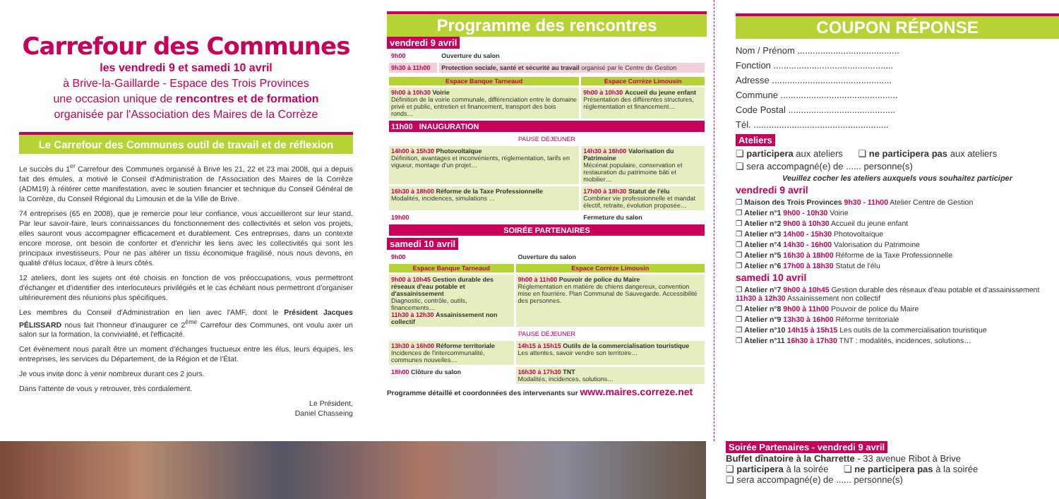Carrefour des Communes
les vendredi 9 et samedi 10 avril
à Brive-la-Gaillarde - Espace des Trois Provinces
une occasion unique de rencontres et de formation
organisée par l'Association des Maires de la Corrèze
Le Carrefour des Communes outil de travail et de réflexion
Le succès du 1<sup>er</sup> Carrefour des Communes organisé à Brive les 21, 22 et 23 mai 2008, qui a depuis fait des émules, a motivé le Conseil d'Administration de l'Association des Maires de la Corrèze (ADM19) à réitérer cette manifestation, avec le soutien financier et technique du Conseil Général de la Corrèze, du Conseil Régional du Limousin et de la Ville de Brive.
74 entreprises (65 en 2008), que je remercie pour leur confiance, vous accueilleront sur leur stand. Par leur savoir-faire, leurs connaissances du fonctionnement des collectivités et selon vos projets, elles sauront vous accompagner efficacement et durablement. Ces entreprises, dans un contexte encore morose, ont besoin de conforter et d'enrichir les liens avec les collectivités qui sont les principaux investisseurs. Pour ne pas altérer un tissu économique fragilisé, nous nous devons, en qualité d'élus locaux, d'être à leurs côtés.
12 ateliers, dont les sujets ont été choisis en fonction de vos préoccupations, vous permettront d'échanger et d'identifier des interlocuteurs privilégiés et le cas échéant nous permettront d'organiser ultérieurement des réunions plus spécifiques.
Les membres du Conseil d'Administration en lien avec l'AMF, dont le Président Jacques PÉLISSARD nous fait l'honneur d'inaugurer ce 2<sup>ème</sup> Carrefour des Communes, ont voulu axer un salon sur la formation, la convivialité, et l'efficacité.
Cet évènement nous paraît être un moment d'échanges fructueux entre les élus, leurs équipes, les entreprises, les services du Département, de la Région et de l'État.
Je vous invite donc à venir nombreux durant ces 2 jours.
Dans l'attente de vous y retrouver, très cordialement.
Le Président,
Daniel Chasseing
Programme des rencontres
vendredi 9 avril
| 9h00 | Ouverture du salon |
| 9h30 à 11h00 | Protection sociale, santé et sécurité au travail organisé par le Centre de Gestion |
| Espace Banque Tarneaud | Espace Corrèze Limousin |
| --- | --- |
| 9h00 à 10h30 Voirie Définition de la voirie communale, différenciation entre le domaine privé et public, entretien et financement, transport des bois ronds… | 9h00 à 10h30 Accueil du jeune enfant Présentation des différentes structures, réglementation et financement… |
| 11h00 INAUGURATION | |
| PAUSE DÉJEUNER | |
| 14h00 à 15h30 Photovoltaïque Définition, avantages et inconvénients, réglementation, tarifs en vigueur, montage d'un projet… | 14h30 à 16h00 Valorisation du Patrimoine Mécénat populaire, conservation et restauration du patrimoine bâti et mobilier… |
| 16h30 à 18h00 Réforme de la Taxe Professionnelle Modalités, incidences, simulations … | 17h00 à 18h30 Statut de l'élu Combiner vie professionnelle et mandat électif, retraite, évolution proposée… |
| 19h00 | Fermeture du salon |
| SOIRÉE PARTENAIRES | |
samedi 10 avril
| 9h00 | Ouverture du salon |
| Espace Banque Tarneaud | Espace Corrèze Limousin |
| 9h00 à 10h45 Gestion durable des réseaux d'eau potable et d'assainissement Diagnostic, contrôle, outils, financements… 11h30 à 12h30 Assainissement non collectif | 9h00 à 11h00 Pouvoir de police du Maire Réglementation en matière de chiens dangereux, convention mise en fourrière. Plan Communal de Sauvegarde. Accessibilité des personnes. |
| PAUSE DÉJEUNER | |
| 13h30 à 16h00 Réforme territoriale Incidences de l'intercommunalité, communes nouvelles… | 14h15 à 15h15 Outils de la commercialisation touristique Les attentes, savoir vendre son territoire… |
| 18h00 Clôture du salon | 16h30 à 17h30 TNT Modalités, incidences, solutions… |
Programme détaillé et coordonnées des intervenants sur www.maires.correze.net
COUPON RÉPONSE
Nom / Prénom ........................................
Fonction ...............................................
Adresse ...............................................
Commune ..............................................
Code Postal ..........................................
Tél. .....................................................
Ateliers
❏ participera aux ateliers ❏ ne participera pas aux ateliers
❏ sera accompagné(e) de ...... personne(s)
Veuillez cocher les ateliers auxquels vous souhaitez participer
vendredi 9 avril
❐ Maison des Trois Provinces 9h30 - 11h00 Atelier Centre de Gestion
❐ Atelier n°1 9h00 - 10h30 Voirie
❐ Atelier n°2 9h00 à 10h30 Accueil du jeune enfant
❐ Atelier n°3 14h00 - 15h30 Photovoltaïque
❐ Atelier n°4 14h30 - 16h00 Valorisation du Patrimoine
❐ Atelier n°5 16h30 à 18h00 Réforme de la Taxe Professionnelle
❐ Atelier n°6 17h00 à 18h30 Statut de l'élu
samedi 10 avril
❐ Atelier n°7 9h00 à 10h45 Gestion durable des réseaux d'eau potable et d'assainissement
11h30 à 12h30 Assainissement non collectif
❐ Atelier n°8 9h00 à 11h00 Pouvoir de police du Maire
❐ Atelier n°9 13h30 à 16h00 Réforme territoriale
❐ Atelier n°10 14h15 à 15h15 Les outils de la commercialisation touristique
❐ Atelier n°11 16h30 à 17h30 TNT : modalités, incidences, solutions…
Soirée Partenaires - vendredi 9 avril
Buffet dînatoire à la Charrette - 33 avenue Ribot à Brive
❏ participera à la soirée ❏ ne participera pas à la soirée
❏ sera accompagné(e) de ...... personne(s)